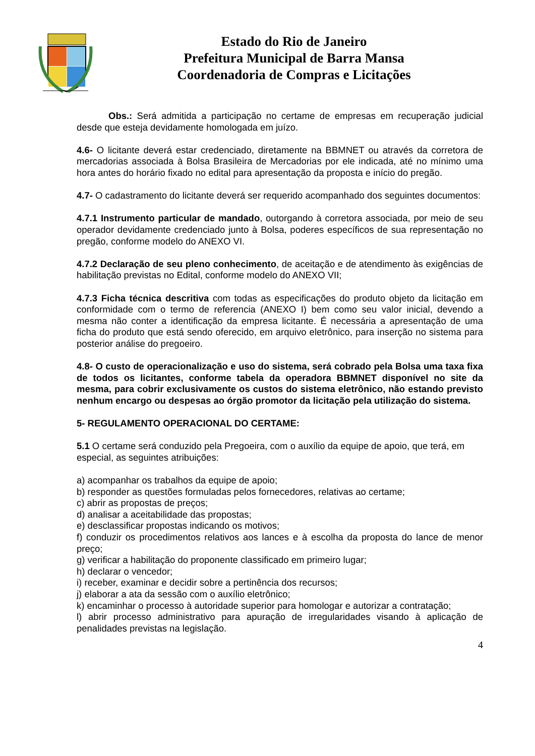Estado do Rio de Janeiro
Prefeitura Municipal de Barra Mansa
Coordenadoria de Compras e Licitações
Obs.: Será admitida a participação no certame de empresas em recuperação judicial desde que esteja devidamente homologada em juízo.
4.6- O licitante deverá estar credenciado, diretamente na BBMNET ou através da corretora de mercadorias associada à Bolsa Brasileira de Mercadorias por ele indicada, até no mínimo uma hora antes do horário fixado no edital para apresentação da proposta e início do pregão.
4.7- O cadastramento do licitante deverá ser requerido acompanhado dos seguintes documentos:
4.7.1 Instrumento particular de mandado, outorgando à corretora associada, por meio de seu operador devidamente credenciado junto à Bolsa, poderes específicos de sua representação no pregão, conforme modelo do ANEXO VI.
4.7.2 Declaração de seu pleno conhecimento, de aceitação e de atendimento às exigências de habilitação previstas no Edital, conforme modelo do ANEXO VII;
4.7.3 Ficha técnica descritiva com todas as especificações do produto objeto da licitação em conformidade com o termo de referencia (ANEXO I) bem como seu valor inicial, devendo a mesma não conter a identificação da empresa licitante. É necessária a apresentação de uma ficha do produto que está sendo oferecido, em arquivo eletrônico, para inserção no sistema para posterior análise do pregoeiro.
4.8- O custo de operacionalização e uso do sistema, será cobrado pela Bolsa uma taxa fixa de todos os licitantes, conforme tabela da operadora BBMNET disponível no site da mesma, para cobrir exclusivamente os custos do sistema eletrônico, não estando previsto nenhum encargo ou despesas ao órgão promotor da licitação pela utilização do sistema.
5- REGULAMENTO OPERACIONAL DO CERTAME:
5.1 O certame será conduzido pela Pregoeira, com o auxílio da equipe de apoio, que terá, em especial, as seguintes atribuições:
a) acompanhar os trabalhos da equipe de apoio;
b) responder as questões formuladas pelos fornecedores, relativas ao certame;
c) abrir as propostas de preços;
d) analisar a aceitabilidade das propostas;
e) desclassificar propostas indicando os motivos;
f) conduzir os procedimentos relativos aos lances e à escolha da proposta do lance de menor preço;
g) verificar a habilitação do proponente classificado em primeiro lugar;
h) declarar o vencedor;
i) receber, examinar e decidir sobre a pertinência dos recursos;
j) elaborar a ata da sessão com o auxílio eletrônico;
k) encaminhar o processo à autoridade superior para homologar e autorizar a contratação;
l) abrir processo administrativo para apuração de irregularidades visando à aplicação de penalidades previstas na legislação.
4